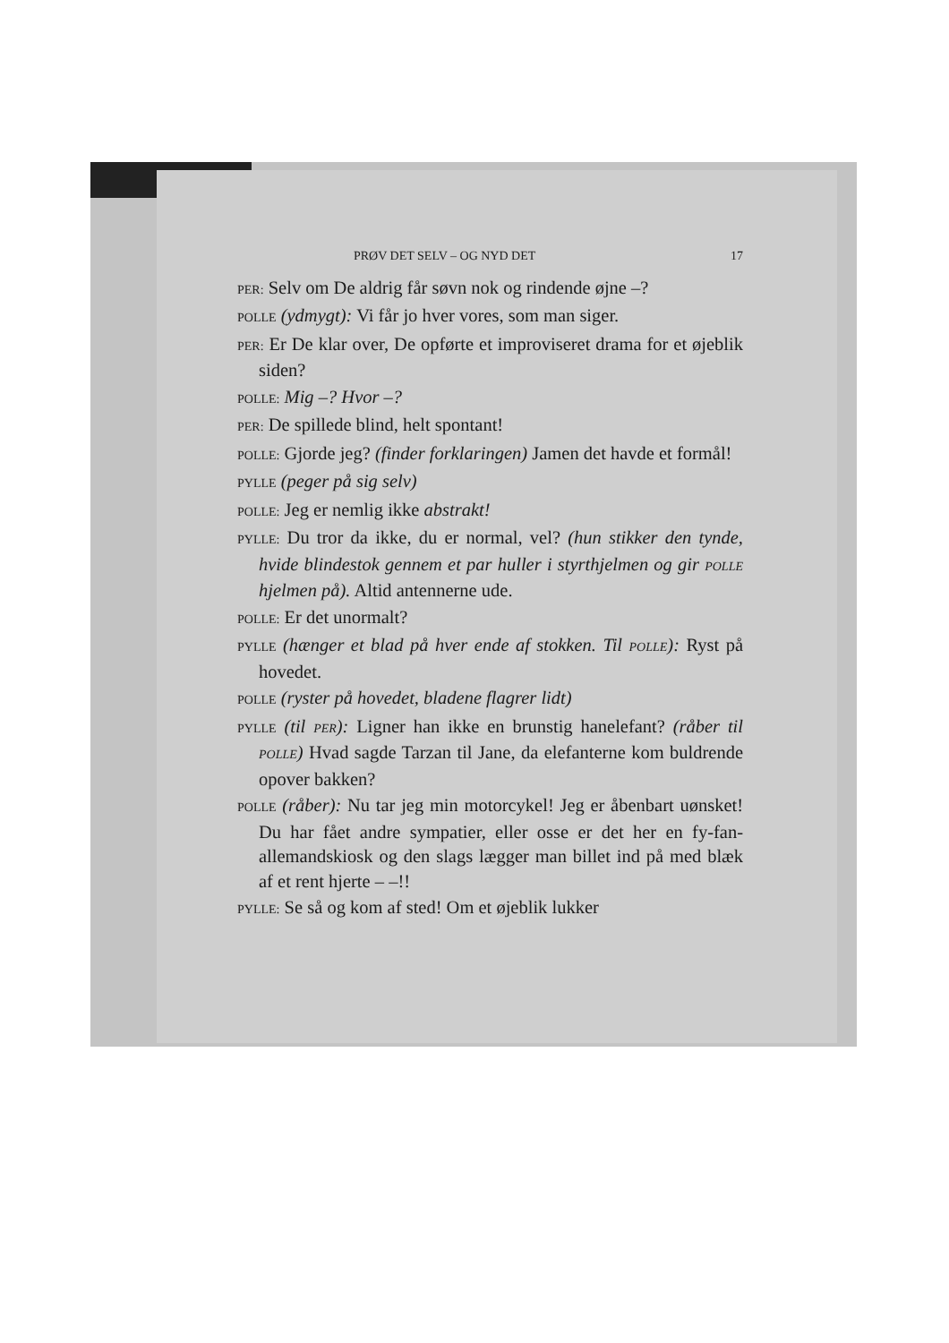PRØV DET SELV – OG NYD DET 17
PER: Selv om De aldrig får søvn nok og rindende øjne –?
POLLE (ydmygt): Vi får jo hver vores, som man siger.
PER: Er De klar over, De opførte et improviseret drama for et øjeblik siden?
POLLE: Mig –? Hvor –?
PER: De spillede blind, helt spontant!
POLLE: Gjorde jeg? (finder forklaringen) Jamen det havde et formål!
PYLLE (peger på sig selv)
POLLE: Jeg er nemlig ikke abstrakt!
PYLLE: Du tror da ikke, du er normal, vel? (hun stikker den tynde, hvide blindestok gennem et par huller i styrthjelmen og gir POLLE hjelmen på). Altid antennerne ude.
POLLE: Er det unormalt?
PYLLE (hænger et blad på hver ende af stokken. Til POLLE): Ryst på hovedet.
POLLE (ryster på hovedet, bladene flagrer lidt)
PYLLE (til PER): Ligner han ikke en brunstig hanelefant? (råber til POLLE) Hvad sagde Tarzan til Jane, da elefanterne kom buldrende opover bakken?
POLLE (råber): Nu tar jeg min motorcykel! Jeg er åbenbart uønsket! Du har fået andre sympatier, eller osse er det her en fy-fan-allemandskiosk og den slags lægger man billet ind på med blæk af et rent hjerte – –!!
PYLLE: Se så og kom af sted! Om et øjeblik lukker